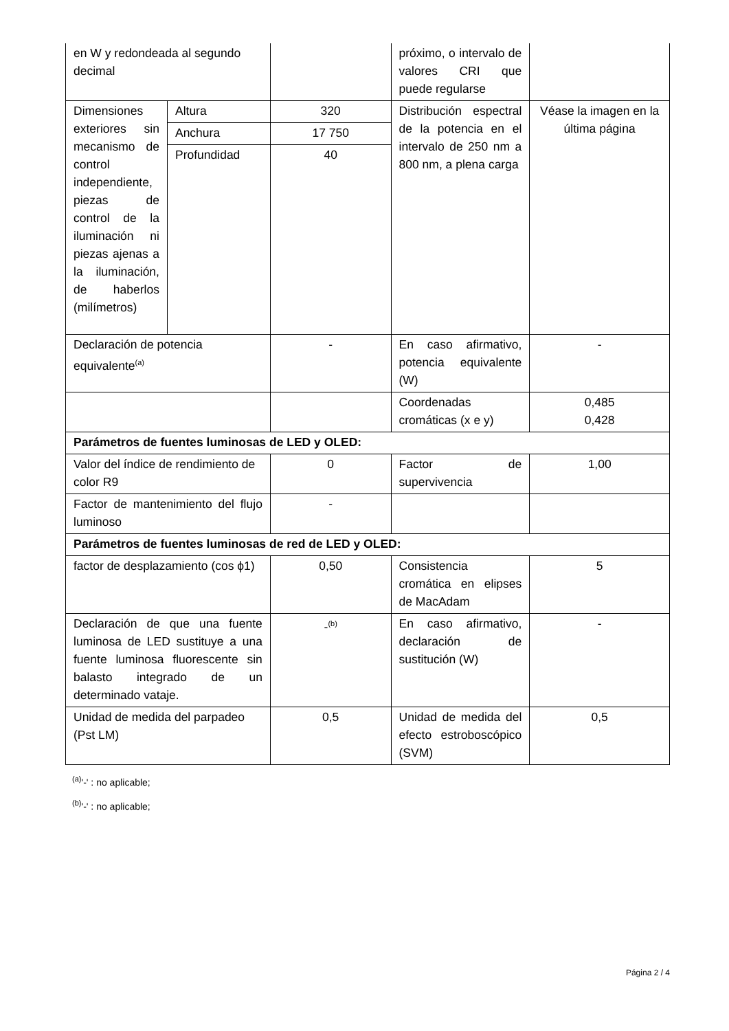| en W y redondeada al segundo decimal | | | próximo, o intervalo de valores CRI que puede regularse | |
| Dimensiones exteriores sin mecanismo de control independiente, piezas de control de la iluminación ni piezas ajenas a la iluminación, de haberlos (milímetros) | Altura | 320 | Distribución espectral de la potencia en el intervalo de 250 nm a 800 nm, a plena carga | Véase la imagen en la última página |
| | Anchura | 17 750 | | |
| | Profundidad | 40 | | |
| Declaración de potencia equivalente<sup>(a)</sup> | | - | En caso afirmativo, potencia equivalente (W) | - |
| | | | Coordenadas cromáticas (x e y) | 0,485 0,428 |
| Parámetros de fuentes luminosas de LED y OLED: | | | | |
| Valor del índice de rendimiento de color R9 | | 0 | Factor de supervivencia | 1,00 |
| Factor de mantenimiento del flujo luminoso | | - | | |
| Parámetros de fuentes luminosas de red de LED y OLED: | | | | |
| factor de desplazamiento (cos ϕ1) | | 0,50 | Consistencia cromática en elipses de MacAdam | 5 |
| Declaración de que una fuente luminosa de LED sustituye a una fuente luminosa fluorescente sin balasto integrado de un determinado vataje. | | -<sup>(b)</sup> | En caso afirmativo, declaración de sustitución (W) | - |
| Unidad de medida del parpadeo (Pst LM) | | 0,5 | Unidad de medida del efecto estroboscópico (SVM) | 0,5 |
<sup>(a)</sup> '-' : no aplicable;
<sup>(b)</sup> '-' : no aplicable;
Página 2 / 4